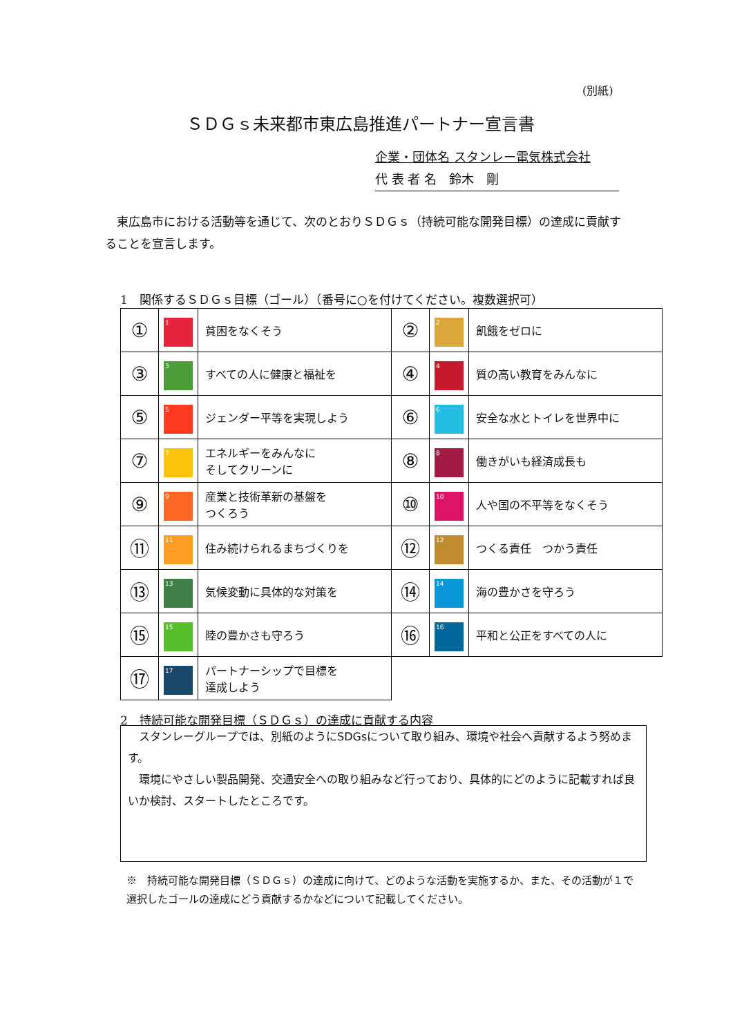(別紙)
ＳＤＧｓ未来都市東広島推進パートナー宣言書
企業・団体名 スタンレー電気株式会社
代 表 者 名　鈴木　剛
　東広島市における活動等を通じて、次のとおりＳＤＧｓ（持続可能な開発目標）の達成に貢献することを宣言します。
1　関係するＳＤＧｓ目標（ゴール）（番号に○を付けてください。複数選択可）
| ① | 1 | 貧困をなくそう | ② | 2 | 飢餓をゼロに |
| ③ | 3 | すべての人に健康と福祉を | ④ | 4 | 質の高い教育をみんなに |
| ⑤ | 5 | ジェンダー平等を実現しよう | ⑥ | 6 | 安全な水とトイレを世界中に |
| ⑦ | 7 | エネルギーをみんなに そしてクリーンに | ⑧ | 8 | 働きがいも経済成長も |
| ⑨ | 9 | 産業と技術革新の基盤を つくろう | ⑩ | 10 | 人や国の不平等をなくそう |
| ⑪ | 11 | 住み続けられるまちづくりを | ⑫ | 12 | つくる責任 つかう責任 |
| ⑬ | 13 | 気候変動に具体的な対策を | ⑭ | 14 | 海の豊かさを守ろう |
| ⑮ | 15 | 陸の豊かさも守ろう | ⑯ | 16 | 平和と公正をすべての人に |
| ⑰ | 17 | パートナーシップで目標を 達成しよう | | | |
2　持続可能な開発目標（ＳＤＧｓ）の達成に貢献する内容
　スタンレーグループでは、別紙のようにSDGsについて取り組み、環境や社会へ貢献するよう努めます。
　環境にやさしい製品開発、交通安全への取り組みなど行っており、具体的にどのように記載すれば良いか検討、スタートしたところです。
※　持続可能な開発目標（ＳＤＧｓ）の達成に向けて、どのような活動を実施するか、また、その活動が１で選択したゴールの達成にどう貢献するかなどについて記載してください。